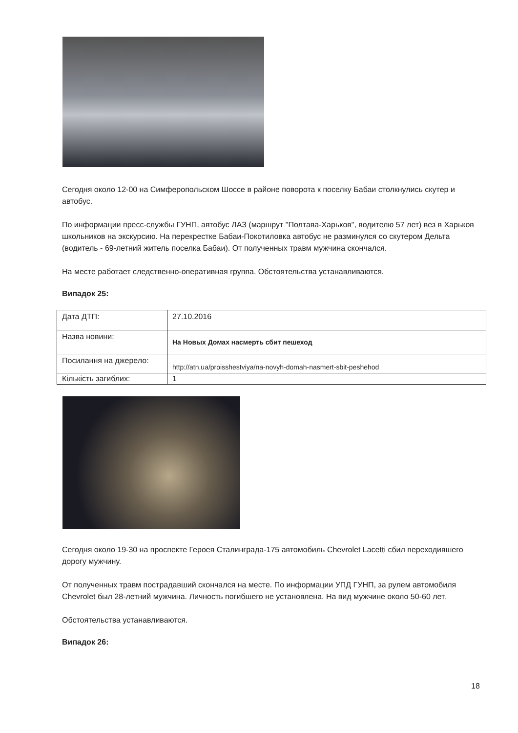Сегодня около 12-00 на Симферопольском Шоссе в районе поворота к поселку Бабаи столкнулись скутер и автобус.
По информации пресс-службы ГУНП, автобус ЛАЗ (маршрут "Полтава-Харьков", водителю 57 лет) вез в Харьков школьников на экскурсию. На перекрестке Бабаи-Покотиловка автобус не разминулся со скутером Дельта (водитель - 69-летний житель поселка Бабаи). От полученных травм мужчина скончался.
На месте работает следственно-оперативная группа. Обстоятельства устанавливаются.
Випадок 25:
| Дата ДТП: | 27.10.2016 |
| Назва новини: | На Новых Домах насмерть сбит пешеход |
| Посилання на джерело: | http://atn.ua/proisshestviya/na-novyh-domah-nasmert-sbit-peshehod |
| Кількість загиблих: | 1 |
Сегодня около 19-30 на проспекте Героев Сталинграда-175 автомобиль Chevrolet Lacetti сбил переходившего дорогу мужчину.
От полученных травм пострадавший скончался на месте. По информации УПД ГУНП, за рулем автомобиля Chevrolet был 28-летний мужчина. Личность погибшего не установлена. На вид мужчине около 50-60 лет.
Обстоятельства устанавливаются.
Випадок 26:
18